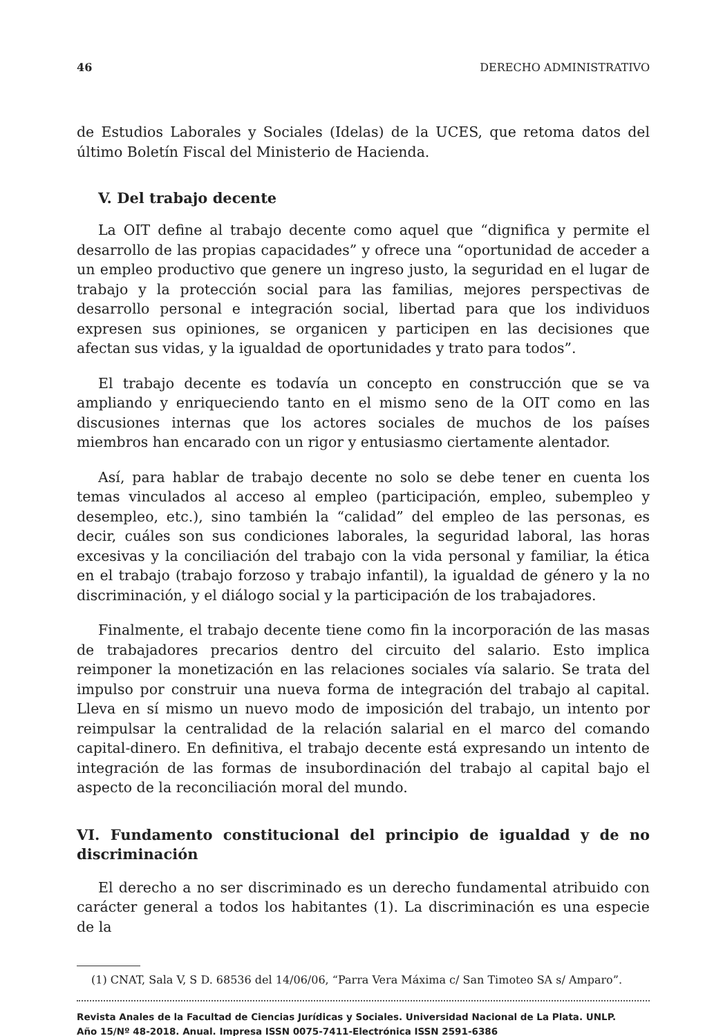46 DERECHO ADMINISTRATIVO
de Estudios Laborales y Sociales (Idelas) de la UCES, que retoma datos del último Boletín Fiscal del Ministerio de Hacienda.
V. Del trabajo decente
La OIT define al trabajo decente como aquel que “dignifica y permite el desarrollo de las propias capacidades” y ofrece una “oportunidad de acceder a un empleo productivo que genere un ingreso justo, la seguridad en el lugar de trabajo y la protección social para las familias, mejores perspectivas de desarrollo personal e integración social, libertad para que los individuos expresen sus opiniones, se organicen y participen en las decisiones que afectan sus vidas, y la igualdad de oportunidades y trato para todos”.
El trabajo decente es todavía un concepto en construcción que se va ampliando y enriqueciendo tanto en el mismo seno de la OIT como en las discusiones internas que los actores sociales de muchos de los países miembros han encarado con un rigor y entusiasmo ciertamente alentador.
Así, para hablar de trabajo decente no solo se debe tener en cuenta los temas vinculados al acceso al empleo (participación, empleo, subempleo y desempleo, etc.), sino también la “calidad” del empleo de las personas, es decir, cuáles son sus condiciones laborales, la seguridad laboral, las horas excesivas y la conciliación del trabajo con la vida personal y familiar, la ética en el trabajo (trabajo forzoso y trabajo infantil), la igualdad de género y la no discriminación, y el diálogo social y la participación de los trabajadores.
Finalmente, el trabajo decente tiene como fin la incorporación de las masas de trabajadores precarios dentro del circuito del salario. Esto implica reimponer la monetización en las relaciones sociales vía salario. Se trata del impulso por construir una nueva forma de integración del trabajo al capital. Lleva en sí mismo un nuevo modo de imposición del trabajo, un intento por reimpulsar la centralidad de la relación salarial en el marco del comando capital-dinero. En definitiva, el trabajo decente está expresando un intento de integración de las formas de insubordinación del trabajo al capital bajo el aspecto de la reconciliación moral del mundo.
VI. Fundamento constitucional del principio de igualdad y de no discriminación
El derecho a no ser discriminado es un derecho fundamental atribuido con carácter general a todos los habitantes (1). La discriminación es una especie de la
(1) CNAT, Sala V, S D. 68536 del 14/06/06, “Parra Vera Máxima c/ San Timoteo SA s/ Amparo”.
Revista Anales de la Facultad de Ciencias Jurídicas y Sociales. Universidad Nacional de La Plata. UNLP.
Año 15/Nº 48-2018. Anual. Impresa ISSN 0075-7411-Electrónica ISSN 2591-6386